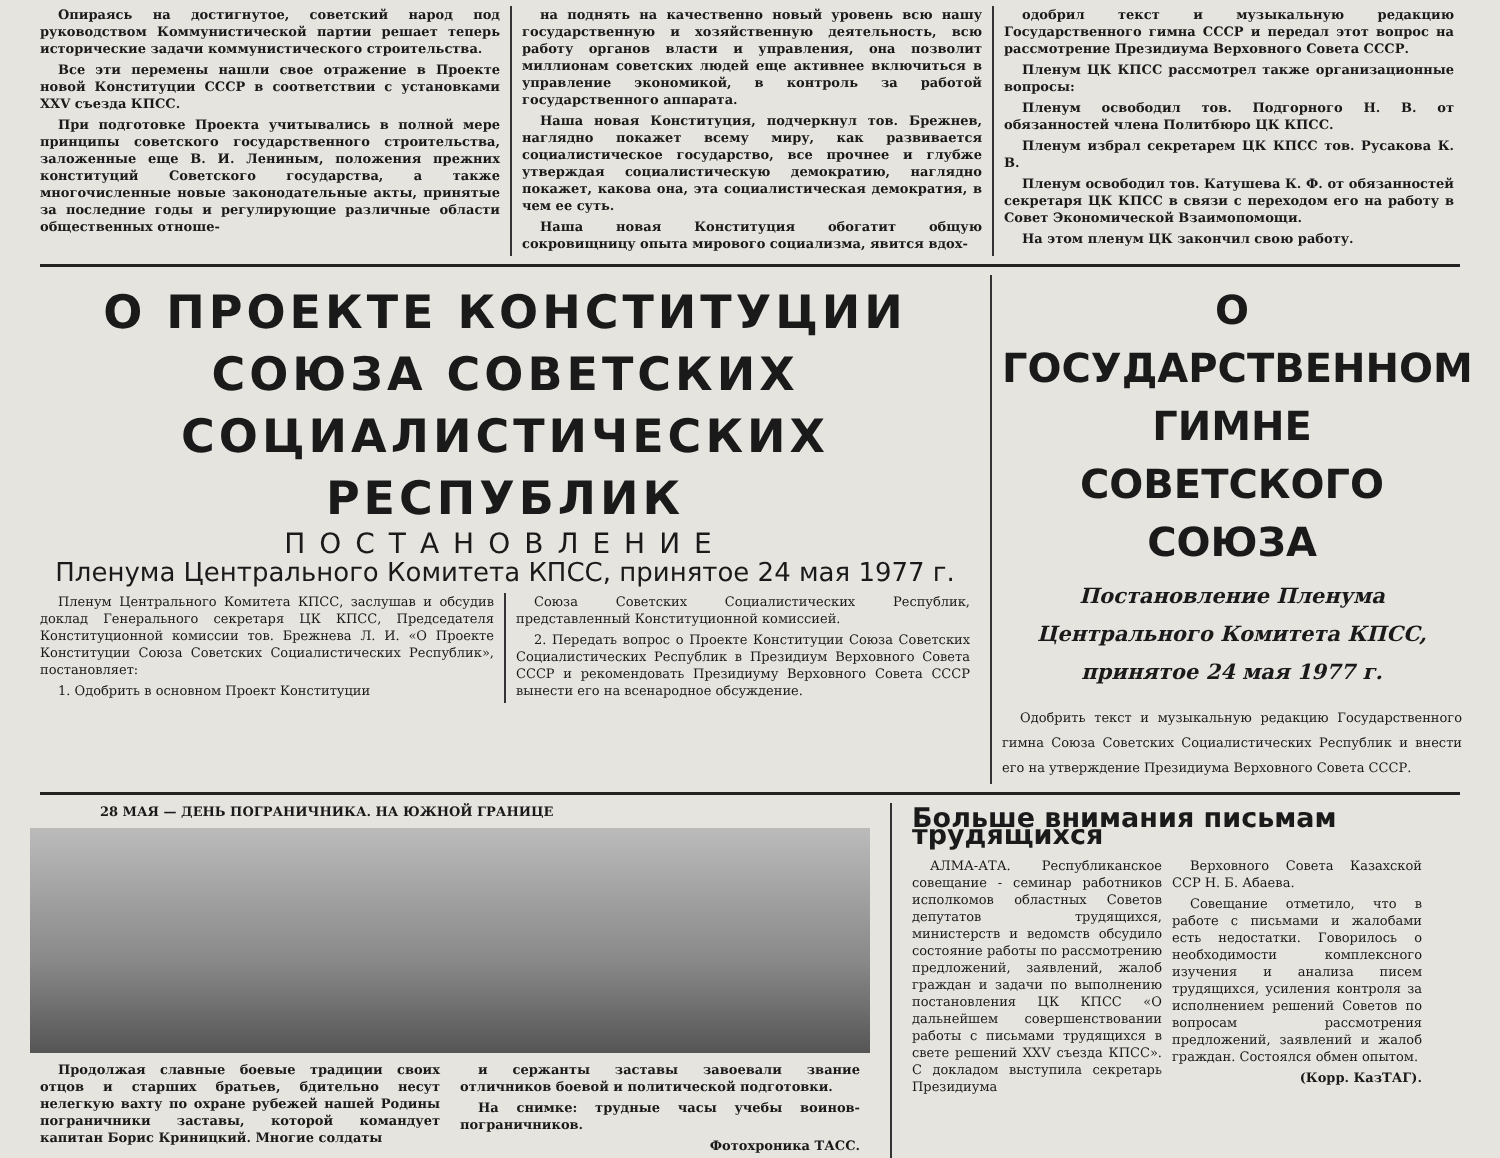Опираясь на достигнутое, советский народ под руководством Коммунистической партии решает теперь исторические задачи коммунистического строительства.
Все эти перемены нашли свое отражение в Проекте новой Конституции СССР в соответствии с установками XXV съезда КПСС.
При подготовке Проекта учитывались в полной мере принципы советского государственного строительства, заложенные еще В. И. Лениным, положения прежних конституций Советского государства, а также многочисленные новые законодательные акты, принятые за последние годы и регулирующие различные области общественных отноше-
на поднять на качественно новый уровень всю нашу государственную и хозяйственную деятельность, всю работу органов власти и управления, она позволит миллионам советских людей еще активнее включиться в управление экономикой, в контроль за работой государственного аппарата.
Наша новая Конституция, подчеркнул тов. Брежнев, наглядно покажет всему миру, как развивается социалистическое государство, все прочнее и глубже утверждая социалистическую демократию, наглядно покажет, какова она, эта социалистическая демократия, в чем ее суть.
Наша новая Конституция обогатит общую сокровищницу опыта мирового социализма, явится вдох-
одобрил текст и музыкальную редакцию Государственного гимна СССР и передал этот вопрос на рассмотрение Президиума Верховного Совета СССР.
Пленум ЦК КПСС рассмотрел также организационные вопросы:
Пленум освободил тов. Подгорного Н. В. от обязанностей члена Политбюро ЦК КПСС.
Пленум избрал секретарем ЦК КПСС тов. Русакова К. В.
Пленум освободил тов. Катушева К. Ф. от обязанностей секретаря ЦК КПСС в связи с переходом его на работу в Совет Экономической Взаимопомощи.
На этом пленум ЦК закончил свою работу.
О ПРОЕКТЕ КОНСТИТУЦИИ СОЮЗА СОВЕТСКИХ СОЦИАЛИСТИЧЕСКИХ РЕСПУБЛИК
ПОСТАНОВЛЕНИЕ
Пленума Центрального Комитета КПСС, принятое 24 мая 1977 г.
Пленум Центрального Комитета КПСС, заслушав и обсудив доклад Генерального секретаря ЦК КПСС, Председателя Конституционной комиссии тов. Брежнева Л. И. «О Проекте Конституции Союза Советских Социалистических Республик», постановляет:
1. Одобрить в основном Проект Конституции
Союза Советских Социалистических Республик, представленный Конституционной комиссией.
2. Передать вопрос о Проекте Конституции Союза Советских Социалистических Республик в Президиум Верховного Совета СССР и рекомендовать Президиуму Верховного Совета СССР вынести его на всенародное обсуждение.
О ГОСУДАРСТВЕННОМ ГИМНЕ СОВЕТСКОГО СОЮЗА
Постановление Пленума Центрального Комитета КПСС, принятое 24 мая 1977 г.
Одобрить текст и музыкальную редакцию Государственного гимна Союза Советских Социалистических Республик и внести его на утверждение Президиума Верховного Совета СССР.
28 МАЯ — ДЕНЬ ПОГРАНИЧНИКА. НА ЮЖНОЙ ГРАНИЦЕ
Продолжая славные боевые традиции своих отцов и старших братьев, бдительно несут нелегкую вахту по охране рубежей нашей Родины пограничники заставы, которой командует капитан Борис Криницкий. Многие солдаты
и сержанты заставы завоевали звание отличников боевой и политической подготовки.
На снимке: трудные часы учебы воинов-пограничников.
Фотохроника ТАСС.
Больше внимания письмам трудящихся
АЛМА-АТА. Республиканское совещание - семинар работников исполкомов областных Советов депутатов трудящихся, министерств и ведомств обсудило состояние работы по рассмотрению предложений, заявлений, жалоб граждан и задачи по выполнению постановления ЦК КПСС «О дальнейшем совершенствовании работы с письмами трудящихся в свете решений XXV съезда КПСС». С докладом выступила секретарь Президиума
Верховного Совета Казахской ССР Н. Б. Абаева.
Совещание отметило, что в работе с письмами и жалобами есть недостатки. Говорилось о необходимости комплексного изучения и анализа писем трудящихся, усиления контроля за исполнением решений Советов по вопросам рассмотрения предложений, заявлений и жалоб граждан. Состоялся обмен опытом.
(Корр. КазТАГ).